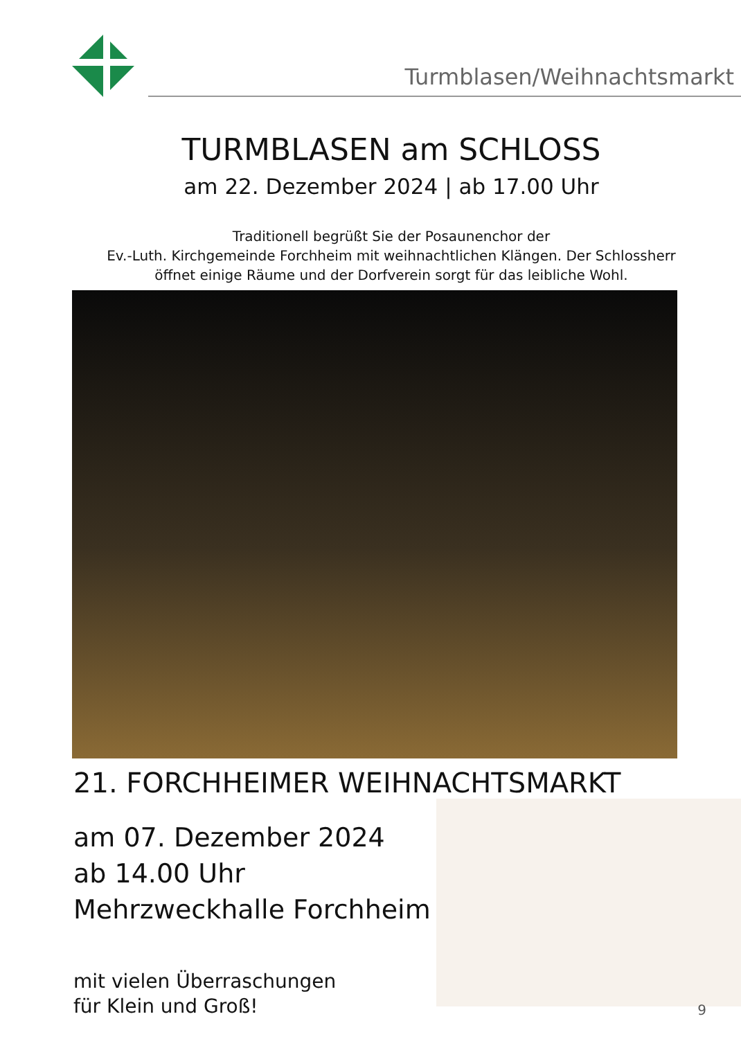Turmblasen/Weihnachtsmarkt
TURMBLASEN am SCHLOSS
am 22. Dezember 2024 | ab 17.00 Uhr
Traditionell begrüßt Sie der Posaunenchor der
Ev.-Luth. Kirchgemeinde Forchheim mit weihnachtlichen Klängen. Der Schlossherr
öffnet einige Räume und der Dorfverein sorgt für das leibliche Wohl.
21. FORCHHEIMER WEIHNACHTSMARKT
am 07. Dezember 2024
ab 14.00 Uhr
Mehrzweckhalle Forchheim
mit vielen Überraschungen
für Klein und Groß!
9